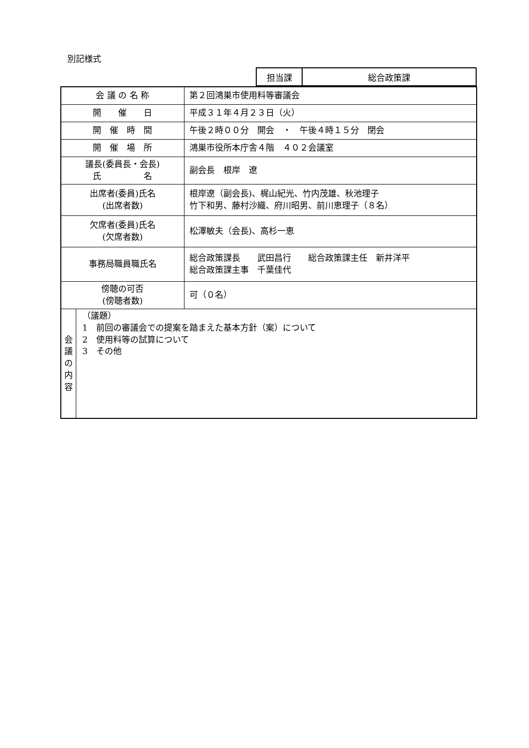別記様式
| 担当課 | 総合政策課 |
| 会 議 の 名 称 | | 第２回鴻巣市使用料等審議会 |
| 開 催 日 | | 平成３１年４月２３日（火） |
| 開 催 時 間 | | 午後２時００分 開会 ・ 午後４時１５分 閉会 |
| 開 催 場 所 | | 鴻巣市役所本庁舎４階 ４０２会議室 |
| 議長(委員長・会長) 氏 名 | | 副会長 根岸 遼 |
| 出席者(委員)氏名 (出席者数) | | 根岸遼（副会長)、梶山紀光、竹内茂雄、秋池理子 竹下和男、藤村沙織、府川昭男、前川恵理子（８名） |
| 欠席者(委員)氏名 (欠席者数) | | 松澤敏夫（会長)、高杉一恵 |
| 事務局職員職氏名 | | 総合政策課長 武田昌行 総合政策課主任 新井洋平 総合政策課主事 千葉佳代 |
| 傍聴の可否 (傍聴者数) | | 可（０名） |
| 会 議 の 内 容 | （議題） 1 前回の審議会での提案を踏まえた基本方針（案）について 2 使用料等の試算について 3 その他 | |